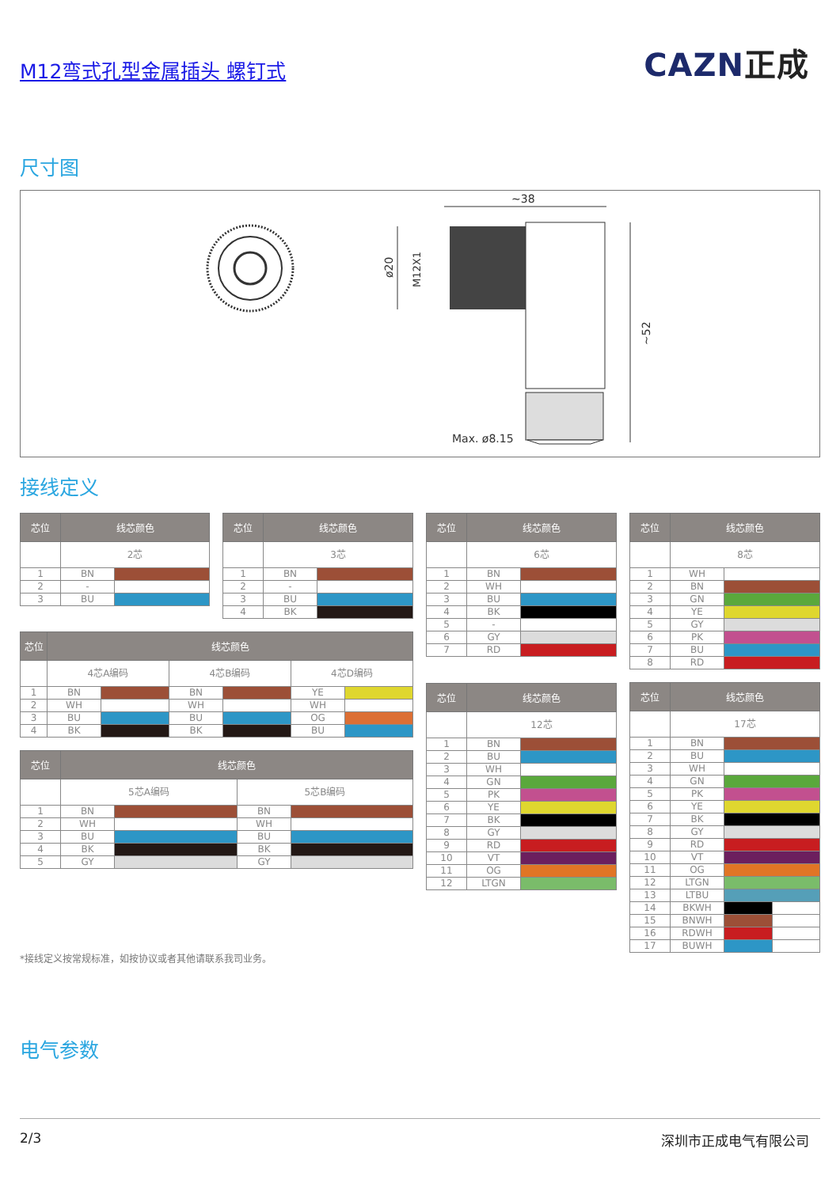M12弯式孔型金属插头 螺钉式
CAZN正成
尺寸图
~38
ø20
M12X1
~52
Max. ø8.15
接线定义
| 芯位 | 线芯颜色 | |
| --- | --- | --- |
| | 2芯 | |
| 1 | BN | |
| 2 | - | |
| 3 | BU | |
| 芯位 | 线芯颜色 | |
| --- | --- | --- |
| | 3芯 | |
| 1 | BN | |
| 2 | - | |
| 3 | BU | |
| 4 | BK | |
| 芯位 | 线芯颜色 | | | | | |
| --- | --- | --- | --- | --- | --- | --- |
| | 4芯A编码 | | 4芯B编码 | | 4芯D编码 | |
| 1 | BN | | BN | | YE | |
| 2 | WH | | WH | | WH | |
| 3 | BU | | BU | | OG | |
| 4 | BK | | BK | | BU | |
| 芯位 | 线芯颜色 | | | |
| --- | --- | --- | --- | --- |
| | 5芯A编码 | | 5芯B编码 | |
| 1 | BN | | BN | |
| 2 | WH | | WH | |
| 3 | BU | | BU | |
| 4 | BK | | BK | |
| 5 | GY | | GY | |
*接线定义按常规标准，如按协议或者其他请联系我司业务。
| 芯位 | 线芯颜色 | |
| --- | --- | --- |
| | 6芯 | |
| 1 | BN | |
| 2 | WH | |
| 3 | BU | |
| 4 | BK | |
| 5 | - | |
| 6 | GY | |
| 7 | RD | |
| 芯位 | 线芯颜色 | |
| --- | --- | --- |
| | 12芯 | |
| 1 | BN | |
| 2 | BU | |
| 3 | WH | |
| 4 | GN | |
| 5 | PK | |
| 6 | YE | |
| 7 | BK | |
| 8 | GY | |
| 9 | RD | |
| 10 | VT | |
| 11 | OG | |
| 12 | LTGN | |
| 芯位 | 线芯颜色 | |
| --- | --- | --- |
| | 8芯 | |
| 1 | WH | |
| 2 | BN | |
| 3 | GN | |
| 4 | YE | |
| 5 | GY | |
| 6 | PK | |
| 7 | BU | |
| 8 | RD | |
| 芯位 | 线芯颜色 | | |
| --- | --- | --- | --- |
| | 17芯 | | |
| 1 | BN | | |
| 2 | BU | | |
| 3 | WH | | |
| 4 | GN | | |
| 5 | PK | | |
| 6 | YE | | |
| 7 | BK | | |
| 8 | GY | | |
| 9 | RD | | |
| 10 | VT | | |
| 11 | OG | | |
| 12 | LTGN | | |
| 13 | LTBU | | |
| 14 | BKWH | | |
| 15 | BNWH | | |
| 16 | RDWH | | |
| 17 | BUWH | | |
电气参数
2/3 深圳市正成电气有限公司